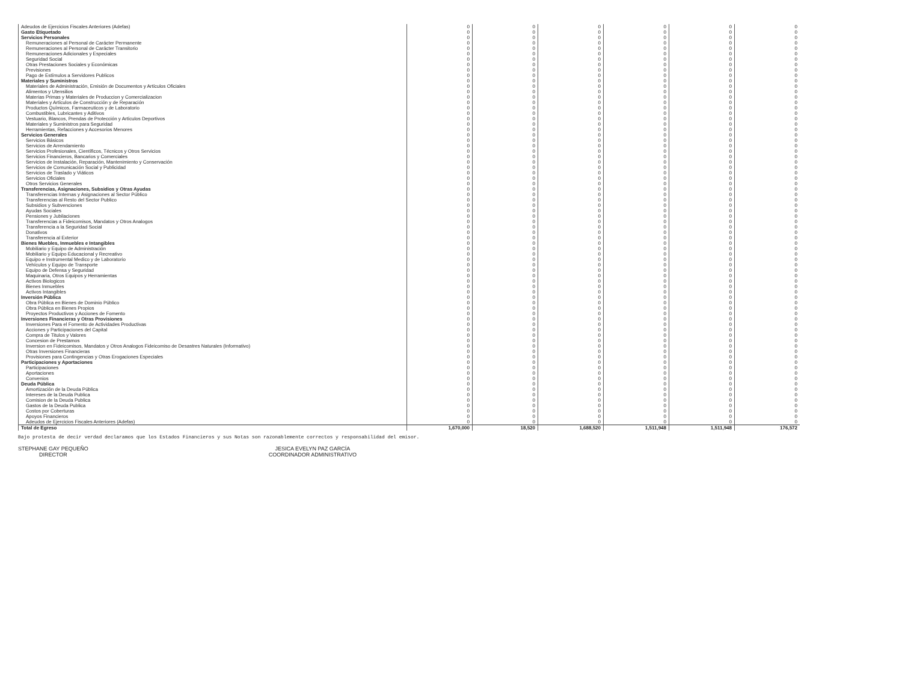| Adeudos de Ejercicios Fiscales Anteriores (Adefas) | 0 | 0 | 0 | 0 | 0 | 0 |
| Gasto Etiquetado | 0 | 0 | 0 | 0 | 0 | 0 |
| Servicios Personales | 0 | 0 | 0 | 0 | 0 | 0 |
| Remuneraciones al Personal de Carácter Permanente | 0 | 0 | 0 | 0 | 0 | 0 |
| Remuneraciones al Personal de Carácter Transitorio | 0 | 0 | 0 | 0 | 0 | 0 |
| Remuneraciones Adicionales y Especiales | 0 | 0 | 0 | 0 | 0 | 0 |
| Seguridad Social | 0 | 0 | 0 | 0 | 0 | 0 |
| Otras Prestaciones Sociales y Económicas | 0 | 0 | 0 | 0 | 0 | 0 |
| Previsiones | 0 | 0 | 0 | 0 | 0 | 0 |
| Pago de Estímulos a Servidores Publicos | 0 | 0 | 0 | 0 | 0 | 0 |
| Materiales y Suministros | 0 | 0 | 0 | 0 | 0 | 0 |
| Materiales de Administración, Emisión de Documentos y Artículos Oficiales | 0 | 0 | 0 | 0 | 0 | 0 |
| Alimentos y Utensilios | 0 | 0 | 0 | 0 | 0 | 0 |
| Materias Primas y Materiales de Produccion y Comercializacion | 0 | 0 | 0 | 0 | 0 | 0 |
| Materiales y Artículos de Construcción y de Reparación | 0 | 0 | 0 | 0 | 0 | 0 |
| Productos Químicos, Farmaceuticos y de Laboratorio | 0 | 0 | 0 | 0 | 0 | 0 |
| Combustibles, Lubricantes y Aditivos | 0 | 0 | 0 | 0 | 0 | 0 |
| Vestuario, Blancos, Prendas de Protección y Artículos Deportivos | 0 | 0 | 0 | 0 | 0 | 0 |
| Materiales y Suministros para Seguridad | 0 | 0 | 0 | 0 | 0 | 0 |
| Herramientas, Refacciones y Accesorios Menores | 0 | 0 | 0 | 0 | 0 | 0 |
| Servicios Generales | 0 | 0 | 0 | 0 | 0 | 0 |
| Servicios Básicos | 0 | 0 | 0 | 0 | 0 | 0 |
| Servicios de Arrendamiento | 0 | 0 | 0 | 0 | 0 | 0 |
| Servicios Profesionales, Científicos, Técnicos y Otros Servicios | 0 | 0 | 0 | 0 | 0 | 0 |
| Servicios Financieros, Bancarios y Comerciales | 0 | 0 | 0 | 0 | 0 | 0 |
| Servicios de Instalación, Reparación, Mantenimiento y Conservación | 0 | 0 | 0 | 0 | 0 | 0 |
| Servicios de Comunicación Social y Publicidad | 0 | 0 | 0 | 0 | 0 | 0 |
| Servicios de Traslado y Viáticos | 0 | 0 | 0 | 0 | 0 | 0 |
| Servicios Oficiales | 0 | 0 | 0 | 0 | 0 | 0 |
| Otros Servicios Generales | 0 | 0 | 0 | 0 | 0 | 0 |
| Transferencias, Asignaciones, Subsidios y Otras Ayudas | 0 | 0 | 0 | 0 | 0 | 0 |
| Transferencias Internas y Asignaciones al Sector Público | 0 | 0 | 0 | 0 | 0 | 0 |
| Transferencias al Resto del Sector Publico | 0 | 0 | 0 | 0 | 0 | 0 |
| Subsidios y Subvenciones | 0 | 0 | 0 | 0 | 0 | 0 |
| Ayudas Sociales | 0 | 0 | 0 | 0 | 0 | 0 |
| Pensiones y Jubilaciones | 0 | 0 | 0 | 0 | 0 | 0 |
| Transferencias a Fideicomisos, Mandatos y Otros Analogos | 0 | 0 | 0 | 0 | 0 | 0 |
| Transferencia a la Seguridad Social | 0 | 0 | 0 | 0 | 0 | 0 |
| Donativos | 0 | 0 | 0 | 0 | 0 | 0 |
| Transferencia al Exterior | 0 | 0 | 0 | 0 | 0 | 0 |
| Bienes Muebles, Inmuebles e Intangibles | 0 | 0 | 0 | 0 | 0 | 0 |
| Mobiliario y Equipo de Administración | 0 | 0 | 0 | 0 | 0 | 0 |
| Mobiliario y Equipo Educacional y Recreativo | 0 | 0 | 0 | 0 | 0 | 0 |
| Equipo e Instrumental Medico y de Laboratorio | 0 | 0 | 0 | 0 | 0 | 0 |
| Vehículos y Equipo de Transporte | 0 | 0 | 0 | 0 | 0 | 0 |
| Equipo de Defensa y Seguridad | 0 | 0 | 0 | 0 | 0 | 0 |
| Maquinaria, Otros Equipos y Herramientas | 0 | 0 | 0 | 0 | 0 | 0 |
| Activos Biologicos | 0 | 0 | 0 | 0 | 0 | 0 |
| Bienes Inmuebles | 0 | 0 | 0 | 0 | 0 | 0 |
| Activos Intangibles | 0 | 0 | 0 | 0 | 0 | 0 |
| Inversión Pública | 0 | 0 | 0 | 0 | 0 | 0 |
| Obra Pública en Bienes de Dominio Público | 0 | 0 | 0 | 0 | 0 | 0 |
| Obra Pública en Bienes Propios | 0 | 0 | 0 | 0 | 0 | 0 |
| Proyectos Productivos y Acciones de Fomento | 0 | 0 | 0 | 0 | 0 | 0 |
| Inversiones Financieras y Otras Provisiones | 0 | 0 | 0 | 0 | 0 | 0 |
| Inversiones Para el Fomento de Actividades Productivas | 0 | 0 | 0 | 0 | 0 | 0 |
| Acciones y Participaciones del Capital | 0 | 0 | 0 | 0 | 0 | 0 |
| Compra de Titulos y Valores | 0 | 0 | 0 | 0 | 0 | 0 |
| Concesion de Prestamos | 0 | 0 | 0 | 0 | 0 | 0 |
| Inversion en Fideicomisos, Mandatos y Otros Analogos Fideicomiso de Desastres Naturales (Informativo) | 0 | 0 | 0 | 0 | 0 | 0 |
| Otras Inversiones Financieras | 0 | 0 | 0 | 0 | 0 | 0 |
| Provisiones para Contingencias y Otras Erogaciones Especiales | 0 | 0 | 0 | 0 | 0 | 0 |
| Participaciones y Aportaciones | 0 | 0 | 0 | 0 | 0 | 0 |
| Participaciones | 0 | 0 | 0 | 0 | 0 | 0 |
| Aportaciones | 0 | 0 | 0 | 0 | 0 | 0 |
| Convenios | 0 | 0 | 0 | 0 | 0 | 0 |
| Deuda Pública | 0 | 0 | 0 | 0 | 0 | 0 |
| Amortización de la Deuda Pública | 0 | 0 | 0 | 0 | 0 | 0 |
| Intereses de la Deuda Publica | 0 | 0 | 0 | 0 | 0 | 0 |
| Comision de la Deuda Publica | 0 | 0 | 0 | 0 | 0 | 0 |
| Gastos de la Deuda Publica | 0 | 0 | 0 | 0 | 0 | 0 |
| Costos por Coberturas | 0 | 0 | 0 | 0 | 0 | 0 |
| Apoyos Financieros | 0 | 0 | 0 | 0 | 0 | 0 |
| Adeudos de Ejercicios Fiscales Anteriores (Adefas) | 0 | 0 | 0 | 0 | 0 | 0 |
| Total de Egreso | 1,670,000 | 18,520 | 1,688,520 | 1,511,948 | 1,511,948 | 176,572 |
Bajo protesta de decir verdad declaramos que los Estados Financieros y sus Notas son razonablemente correctos y responsabilidad del emisor.
STEPHANE GAY PEQUEÑO
DIRECTOR
JESICA EVELYN PAZ GARCÍA
COORDINADOR ADMINISTRATIVO